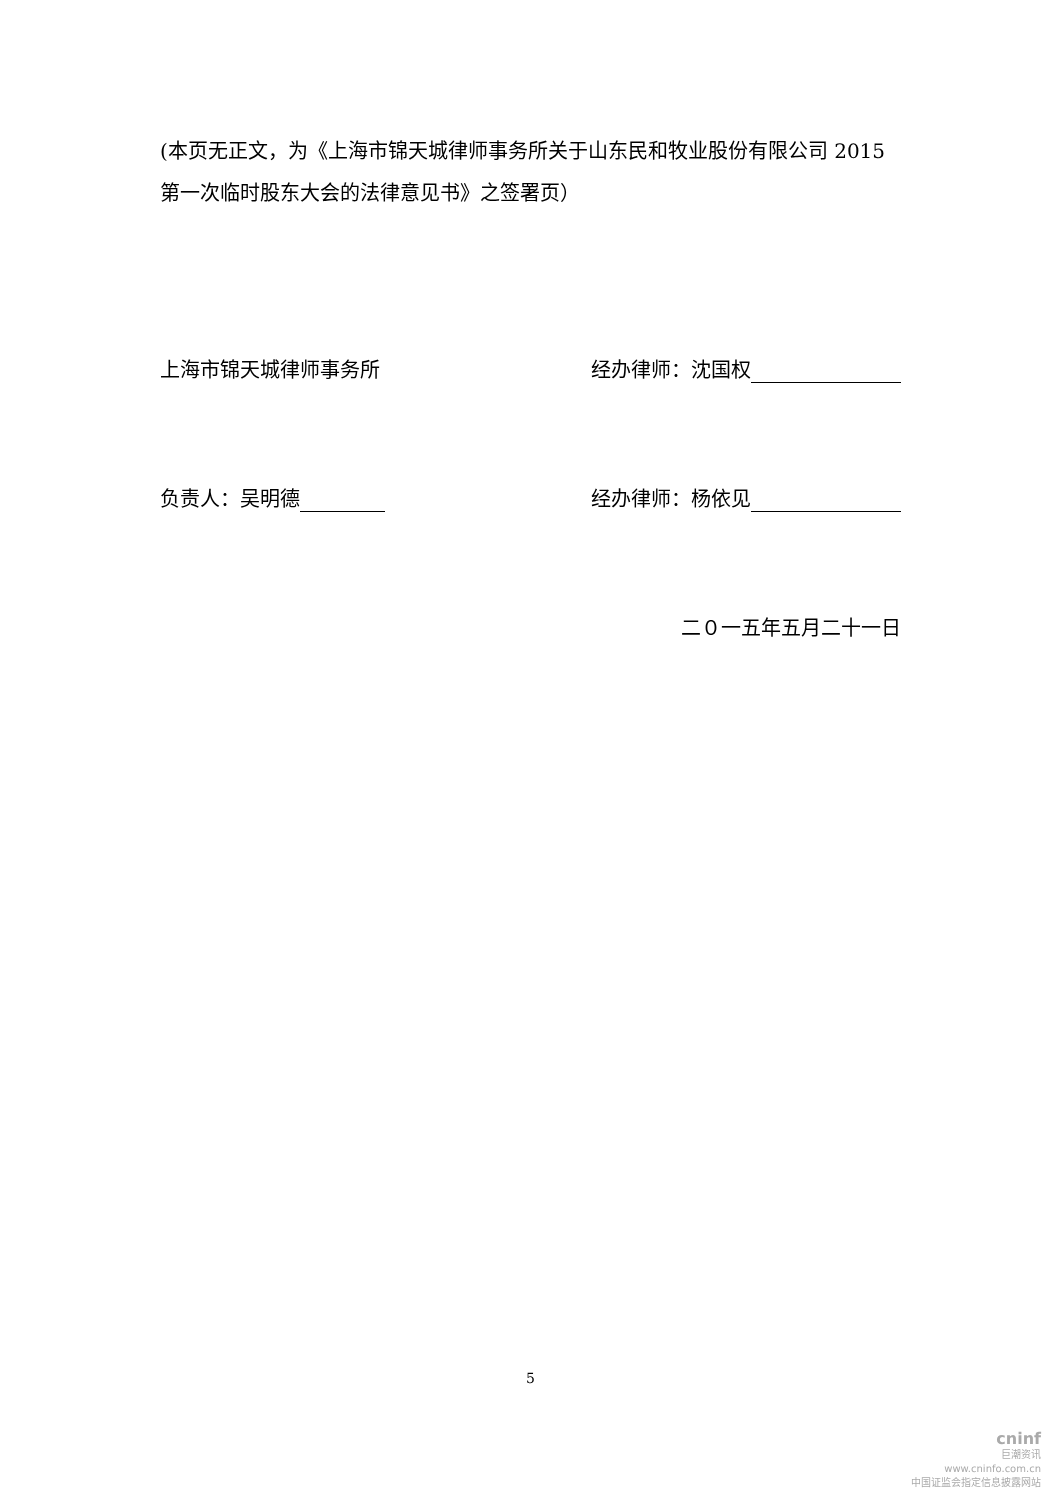(本页无正文，为《上海市锦天城律师事务所关于山东民和牧业股份有限公司 2015 第一次临时股东大会的法律意见书》之签署页）
上海市锦天城律师事务所 经办律师：沈国权
负责人：吴明德 经办律师：杨依见
二０一五年五月二十一日
5
cninf
巨潮资讯
www.cninfo.com.cn
中国证监会指定信息披露网站